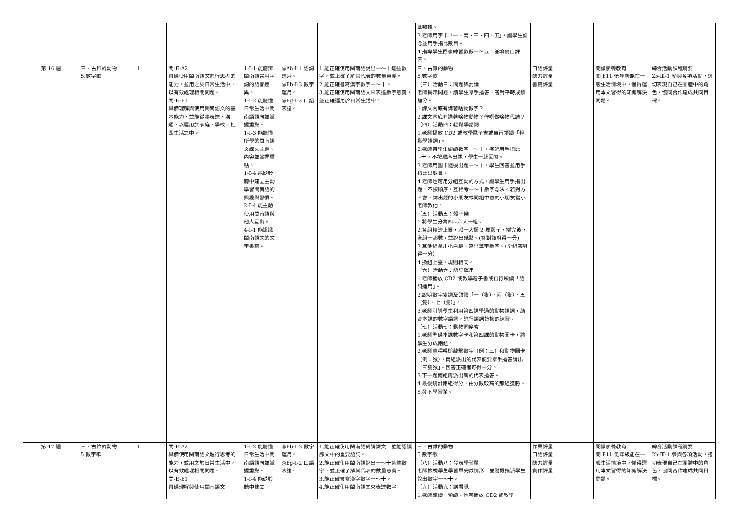| | | | | | | | 此類推。 3.老師用字卡「一、兩、三、四、五」，讓學生認念並用手指比數目。 4.指導學生回家練習數數一～五，並填寫自評表。 | | | |
| 第 16 週 | 三、古錐的動物 5.數字歌 | 1 | 閩-E-A2 具備使用閩南語文進行思考的能力，並用之於日常生活中，以有效處理相關問題。 閩-E-B1 具備理解與使用閩南語文的基本能力，並能從事表達、溝通，以運用於家庭、學校、社區生活之中。 | 1-Ⅰ-1 能聽辨閩南語常用字詞的語音差異。 1-Ⅰ-2 能聽懂日常生活中閩南語語句並掌握重點。 1-Ⅰ-3 能聽懂所學的閩南語文課文主題、內容並掌握重點。 1-Ⅰ-4 能從聆聽中建立主動學習閩南語的興趣與習慣。 2-Ⅰ-4 能主動使用閩南語與他人互動。 4-Ⅰ-1 能認識閩南語文的文字書寫。 | ◎Ab-Ⅰ-1 語詞運用。 ◎Bb-Ⅰ-3 數字運用。 ◎Bg-Ⅰ-2 口語表達。 | 1.能正確使用閩南語說出一～十這些數字，並正確了解其代表的數量意義。 2.能正確書寫漢字數字一～十。 3.能正確使用閩南語文來表達數字意義，並正確運用於日常生活中。 | 三、古錐的動物 5.數字歌 （三）活動三：問題與討論 老師揭示問題，請學生舉手搶答，答對平時成績加分。 1.課文內底有講著啥物數字？ 2.課文內底有講著啥物動物？佇咧做啥物代誌？ （四）活動四：輕鬆學語詞 1.老師播放 CD2 或教學電子書或自行領讀「輕鬆學語詞」。 2.老師帶學生認讀數字一～十。老師用手指比一~十，不按順序出題，學生一起回答。 3.老師用圖卡隨機出題一～十，學生回答並用手指比出數目。 4.老師也可用分組互動的方式，讓學生用手指出題，不按順序，互相考一～十數字念法。若對方不會，請出題的小朋友或同組中會的小朋友當小老師教他。 （五）活動五：骰子樂 1.將學生分為四~六人一組。 2.各組輪流上臺，派一人擲 2 顆骰子，擲完後，全組一起數，並說出幾點。(答對該組得一分) 3.其他組拿出小白板，寫出漢字數字。（全組答對得一分） 4.換組上臺，規則相同。 （六）活動六：語詞運用 1.老師播放 CD2 或教學電子書或自行領讀「語詞運用」。 2.說明數字變調及領讀「一（隻）、兩（隻）、五（隻）、七（隻）」。 3.老師引導學生利用第四課學過的動物語詞，結合本課的數字語詞，進行語詞替換的練習。 （七）活動七：動物同樂會 1.老師準備本課數字卡和第四課的動物圖卡，將學生分成兩組。 2.老師拿嗶嗶槌敲擊數字（例：三）和動物圖卡（例：猴），兩組派出的代表便要舉手搶答說出「三隻猴」。回答正確者可得一分。 3.下一題兩組再派出新的代表搶答。 4.最後統計兩組得分，由分數較高的那組獲勝。 5.發下學習單。 | 口語評量 聽力評量 書寫評量 | 閱讀素養教育 閱 E11 低年級能在一般生活情境中，懂得運用本文習得的知識解決問題。 | 綜合活動課程綱要 2b-Ⅲ-1 參與各項活動，適切表現自己在團體中的角色，協同合作達成共同目標。 |
| 第 17 週 | 三、古錐的動物 5.數字歌 | 1 | 閩-E-A2 具備使用閩南語文進行思考的能力，並用之於日常生活中，以有效處理相關問題。 閩-E-B1 具備理解與使用閩南語文 | 1-Ⅰ-2 能聽懂日常生活中閩南語語句並掌握重點。 1-Ⅰ-4 能從聆聽中建立 | ◎Bb-Ⅰ-3 數字運用。 ◎Bg-Ⅰ-2 口語表達。 | 1.能正確使用閩南語朗誦課文，並能認讀課文中的重要語詞。 2.能正確使用閩南語說出一～十這些數字，並正確了解其代表的數量意義。 3.能正確書寫漢字數字一～十。 4.能正確使用閩南語文來表達數字 | 三、古錐的動物 5.數字歌 （八）活動八：發表學習單 老師檢視學生學習單完成情形，並隨機指派學生說出數字一～十。 （九）活動九：講看覓 1.老師範讀、領讀；也可播放 CD2 或教學 | 作業評量 口語評量 聽力評量 實作評量 | 閱讀素養教育 閱 E11 低年級能在一般生活情境中，懂得運用本文習得的知識解決問題。 | 綜合活動課程綱要 2b-Ⅲ-1 參與各項活動，適切表現自己在團體中的角色，協同合作達成共同目標。 |